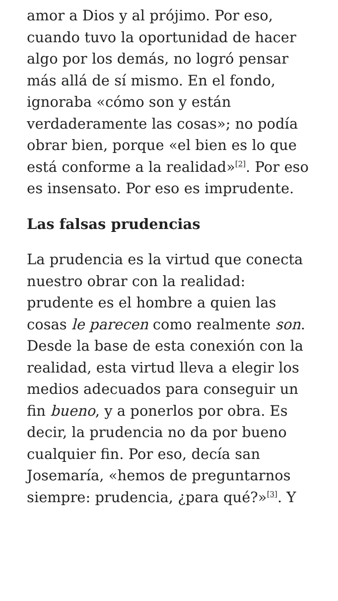amor a Dios y al prójimo. Por eso, cuando tuvo la oportunidad de hacer algo por los demás, no logró pensar más allá de sí mismo. En el fondo, ignoraba «cómo son y están verdaderamente las cosas»; no podía obrar bien, porque «el bien es lo que está conforme a la realidad»<sup>[2]</sup>. Por eso es insensato. Por eso es imprudente.
Las falsas prudencias
La prudencia es la virtud que conecta nuestro obrar con la realidad: prudente es el hombre a quien las cosas le parecen como realmente son. Desde la base de esta conexión con la realidad, esta virtud lleva a elegir los medios adecuados para conseguir un fin bueno, y a ponerlos por obra. Es decir, la prudencia no da por bueno cualquier fin. Por eso, decía san Josemaría, «hemos de preguntarnos siempre: prudencia, ¿para qué?»<sup>[3]</sup>. Y